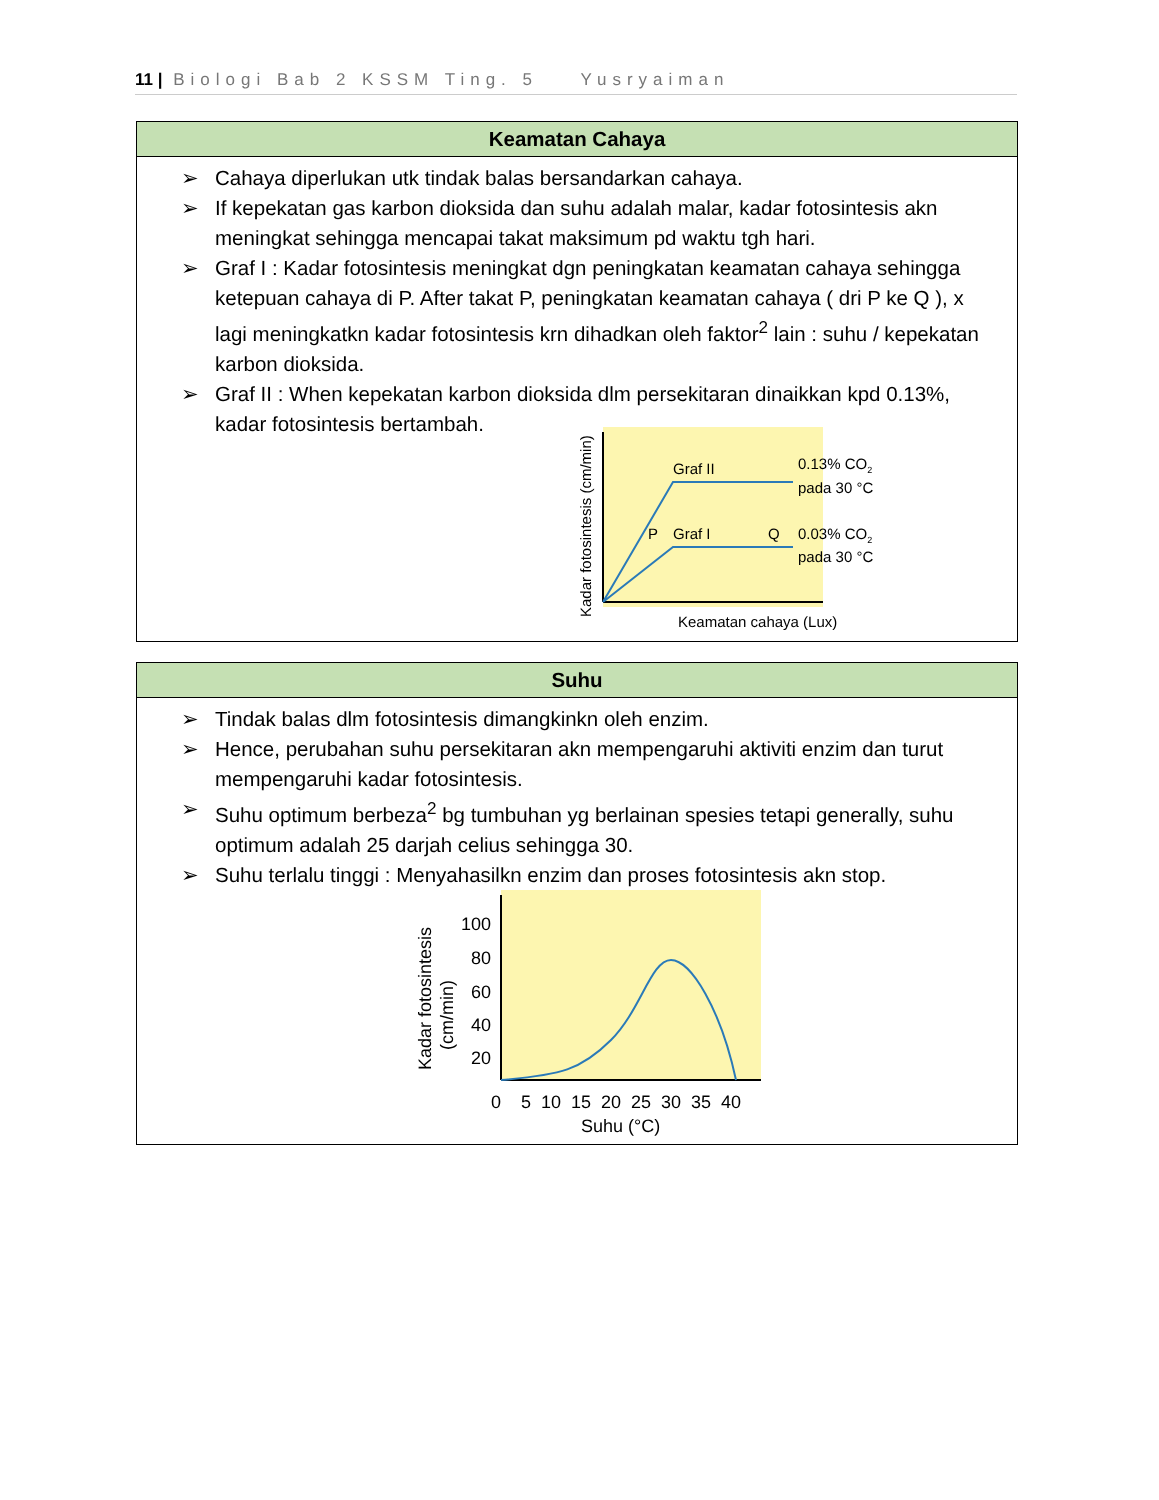11 | Biologi Bab 2 KSSM Ting. 5 Yusryaiman
| Keamatan Cahaya |
| --- |
| ➢ Cahaya diperlukan utk tindak balas bersandarkan cahaya. ➢ If kepekatan gas karbon dioksida dan suhu adalah malar, kadar fotosintesis akn meningkat sehingga mencapai takat maksimum pd waktu tgh hari. ➢ Graf I : Kadar fotosintesis meningkat dgn peningkatan keamatan cahaya sehingga ketepuan cahaya di P. After takat P, peningkatan keamatan cahaya ( dri P ke Q ), x lagi meningkatkn kadar fotosintesis krn dihadkan oleh faktor<sup>2</sup> lain : suhu / kepekatan karbon dioksida. ➢ Graf II : When kepekatan karbon dioksida dlm persekitaran dinaikkan kpd 0.13%, kadar fotosintesis bertambah. Graf II 0.13% CO 2 pada 30 °C P Graf I Q 0.03% CO 2 pada 30 °C Keamatan cahaya (Lux) Kadar fotosintesis (cm/min) |
| Suhu |
| --- |
| ➢ Tindak balas dlm fotosintesis dimangkinkn oleh enzim. ➢ Hence, perubahan suhu persekitaran akn mempengaruhi aktiviti enzim dan turut mempengaruhi kadar fotosintesis. ➢ Suhu optimum berbeza<sup>2</sup> bg tumbuhan yg berlainan spesies tetapi generally, suhu optimum adalah 25 darjah celius sehingga 30. ➢ Suhu terlalu tinggi : Menyahasilkn enzim dan proses fotosintesis akn stop. 100 80 60 40 20 0 5 10 15 20 25 30 35 40 Suhu (°C) Kadar fotosintesis (cm/min) |